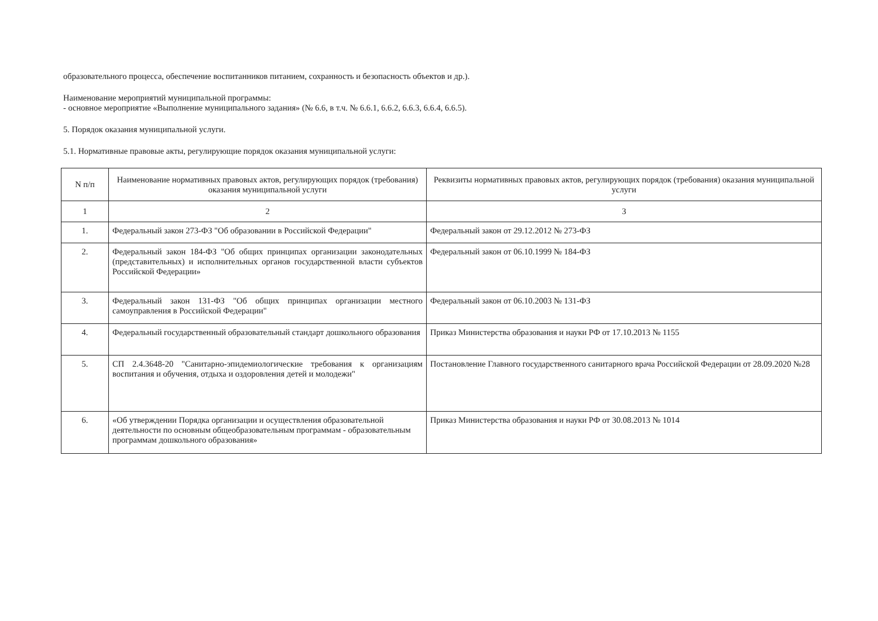образовательного процесса, обеспечение воспитанников питанием, сохранность и безопасность объектов и др.).
Наименование мероприятий муниципальной программы:
- основное мероприятие «Выполнение муниципального задания» (№ 6.6, в т.ч. № 6.6.1, 6.6.2, 6.6.3, 6.6.4, 6.6.5).
5. Порядок оказания муниципальной услуги.
5.1. Нормативные правовые акты, регулирующие порядок оказания муниципальной услуги:
| N п/п | Наименование нормативных правовых актов, регулирующих порядок (требования) оказания муниципальной услуги | Реквизиты нормативных правовых актов, регулирующих порядок (требования) оказания муниципальной услуги |
| --- | --- | --- |
| 1 | 2 | 3 |
| 1. | Федеральный закон 273-ФЗ "Об образовании в Российской Федерации" | Федеральный закон от 29.12.2012 № 273-ФЗ |
| 2. | Федеральный закон 184-ФЗ "Об общих принципах организации законодательных (представительных) и исполнительных органов государственной власти субъектов Российской Федерации» | Федеральный закон от 06.10.1999 № 184-ФЗ |
| 3. | Федеральный закон 131-ФЗ "Об общих принципах организации местного самоуправления в Российской Федерации" | Федеральный закон от 06.10.2003 № 131-ФЗ |
| 4. | Федеральный государственный образовательный стандарт дошкольного образования | Приказ Министерства образования и науки РФ от 17.10.2013 № 1155 |
| 5. | СП 2.4.3648-20 "Санитарно-эпидемиологические требования к организациям воспитания и обучения, отдыха и оздоровления детей и молодежи" | Постановление Главного государственного санитарного врача Российской Федерации от 28.09.2020 №28 |
| 6. | «Об утверждении Порядка организации и осуществления образовательной деятельности по основным общеобразовательным программам - образовательным программам дошкольного образования» | Приказ Министерства образования и науки РФ от 30.08.2013 № 1014 |